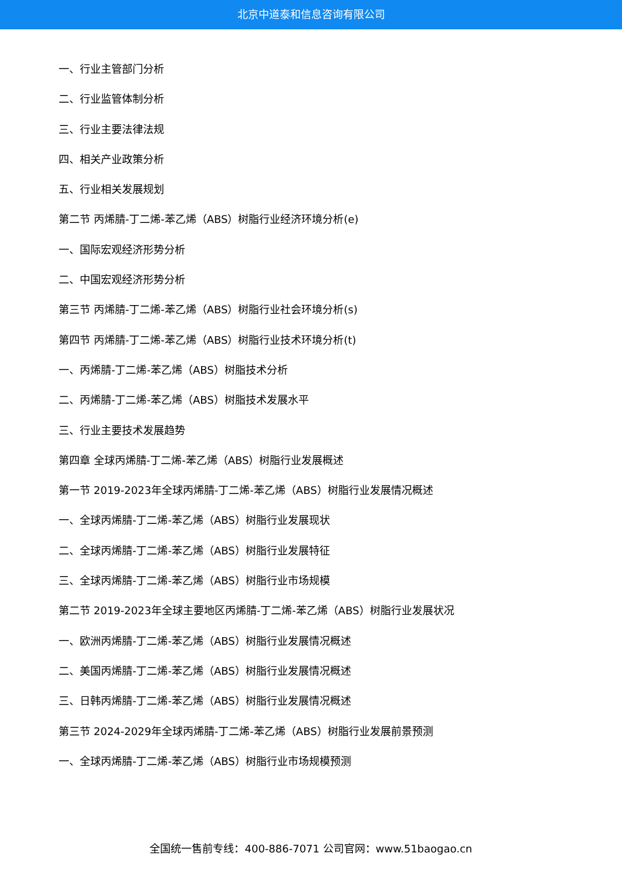北京中道泰和信息咨询有限公司
一、行业主管部门分析
二、行业监管体制分析
三、行业主要法律法规
四、相关产业政策分析
五、行业相关发展规划
第二节 丙烯腈-丁二烯-苯乙烯（ABS）树脂行业经济环境分析(e)
一、国际宏观经济形势分析
二、中国宏观经济形势分析
第三节 丙烯腈-丁二烯-苯乙烯（ABS）树脂行业社会环境分析(s)
第四节 丙烯腈-丁二烯-苯乙烯（ABS）树脂行业技术环境分析(t)
一、丙烯腈-丁二烯-苯乙烯（ABS）树脂技术分析
二、丙烯腈-丁二烯-苯乙烯（ABS）树脂技术发展水平
三、行业主要技术发展趋势
第四章 全球丙烯腈-丁二烯-苯乙烯（ABS）树脂行业发展概述
第一节 2019-2023年全球丙烯腈-丁二烯-苯乙烯（ABS）树脂行业发展情况概述
一、全球丙烯腈-丁二烯-苯乙烯（ABS）树脂行业发展现状
二、全球丙烯腈-丁二烯-苯乙烯（ABS）树脂行业发展特征
三、全球丙烯腈-丁二烯-苯乙烯（ABS）树脂行业市场规模
第二节 2019-2023年全球主要地区丙烯腈-丁二烯-苯乙烯（ABS）树脂行业发展状况
一、欧洲丙烯腈-丁二烯-苯乙烯（ABS）树脂行业发展情况概述
二、美国丙烯腈-丁二烯-苯乙烯（ABS）树脂行业发展情况概述
三、日韩丙烯腈-丁二烯-苯乙烯（ABS）树脂行业发展情况概述
第三节 2024-2029年全球丙烯腈-丁二烯-苯乙烯（ABS）树脂行业发展前景预测
一、全球丙烯腈-丁二烯-苯乙烯（ABS）树脂行业市场规模预测
全国统一售前专线：400-886-7071 公司官网：www.51baogao.cn